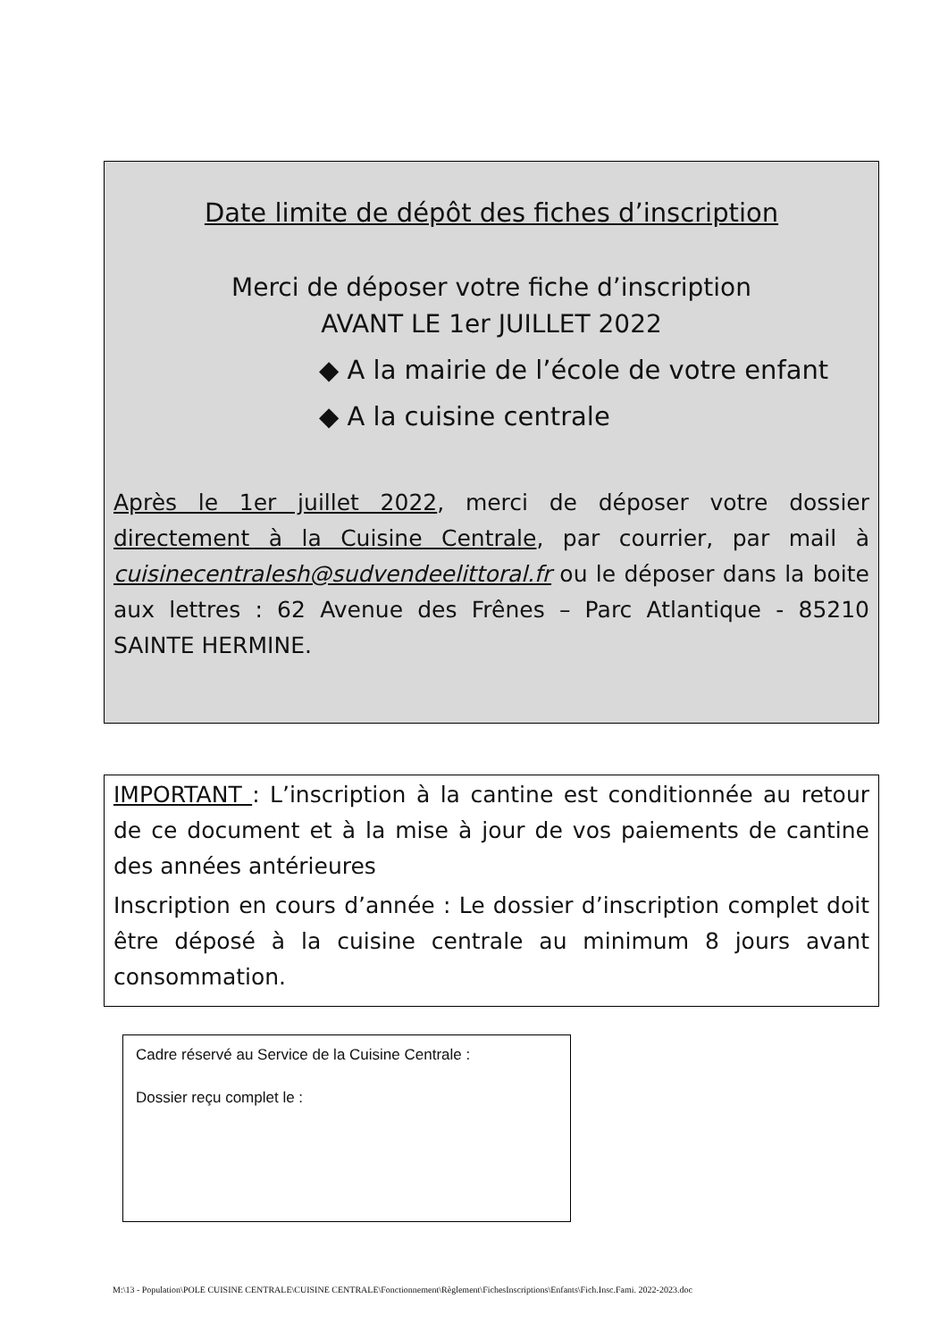Date limite de dépôt des fiches d’inscription
Merci de déposer votre fiche d’inscription
AVANT LE 1er JUILLET 2022
◆ A la mairie de l’école de votre enfant
◆ A la cuisine centrale
Après le 1er juillet 2022, merci de déposer votre dossier directement à la Cuisine Centrale, par courrier, par mail à cuisinecentralesh@sudvendeelittoral.fr ou le déposer dans la boite aux lettres : 62 Avenue des Frênes – Parc Atlantique - 85210 SAINTE HERMINE.
IMPORTANT : L’inscription à la cantine est conditionnée au retour de ce document et à la mise à jour de vos paiements de cantine des années antérieures
Inscription en cours d’année : Le dossier d’inscription complet doit être déposé à la cuisine centrale au minimum 8 jours avant consommation.
Cadre réservé au Service de la Cuisine Centrale :
Dossier reçu complet le :
M:\13 - Population\POLE CUISINE CENTRALE\CUISINE CENTRALE\Fonctionnement\Règlement\FichesInscriptions\Enfants\Fich.Insc.Fami. 2022-2023.doc